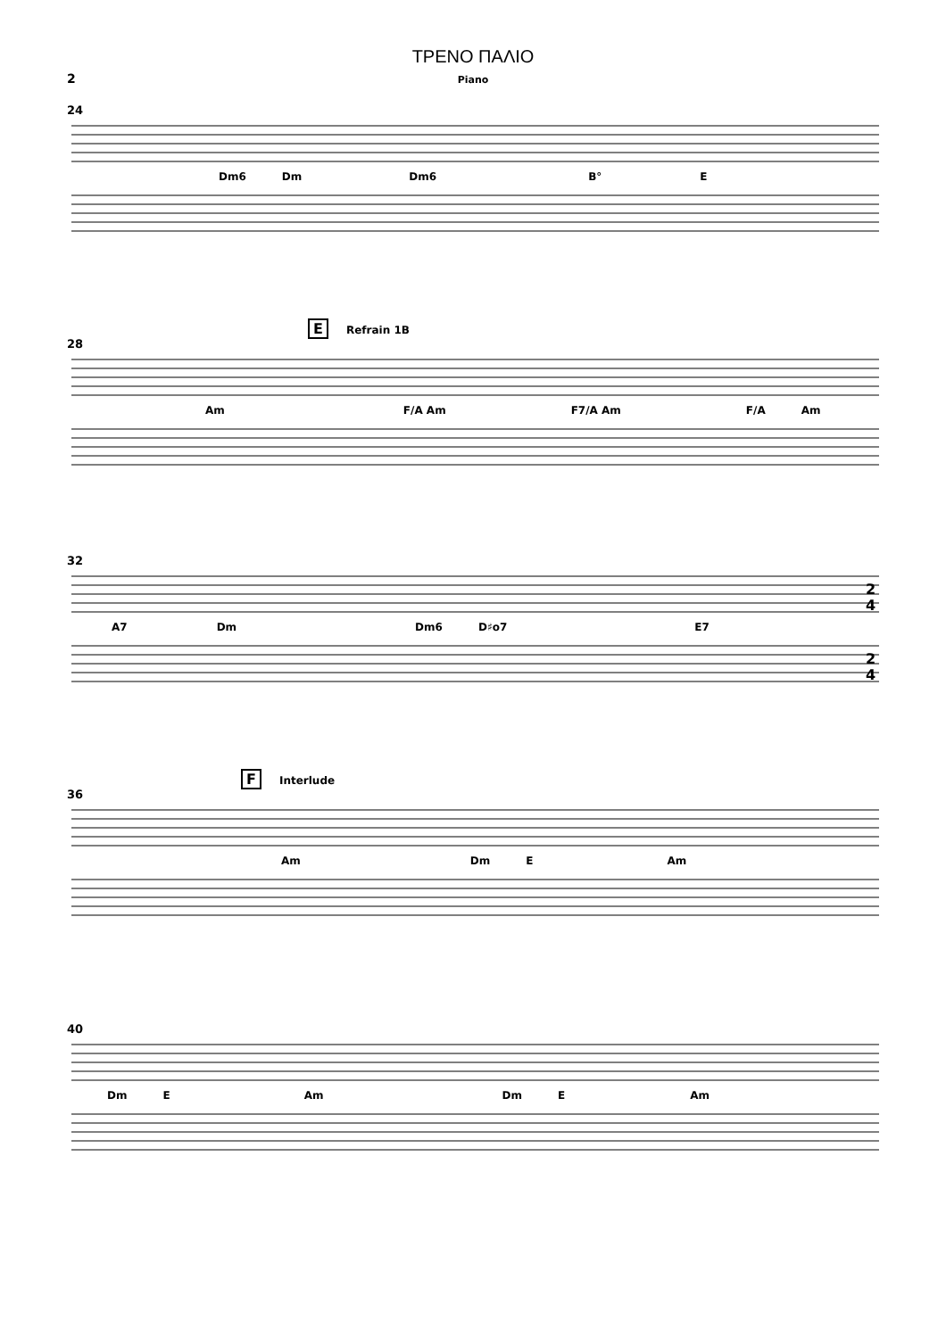ΤΡΕΝΟ ΠΑΛΙΟ
Piano
2
24
Dm6 Dm Dm6 B° E
E Refrain 1B
28
Am F/A Am F7/A Am F/A Am
32
2
4
A7 Dm Dm6 D♯o7 E7
2
4
F Interlude
36
Am Dm E Am
40
Dm E Am Dm E Am